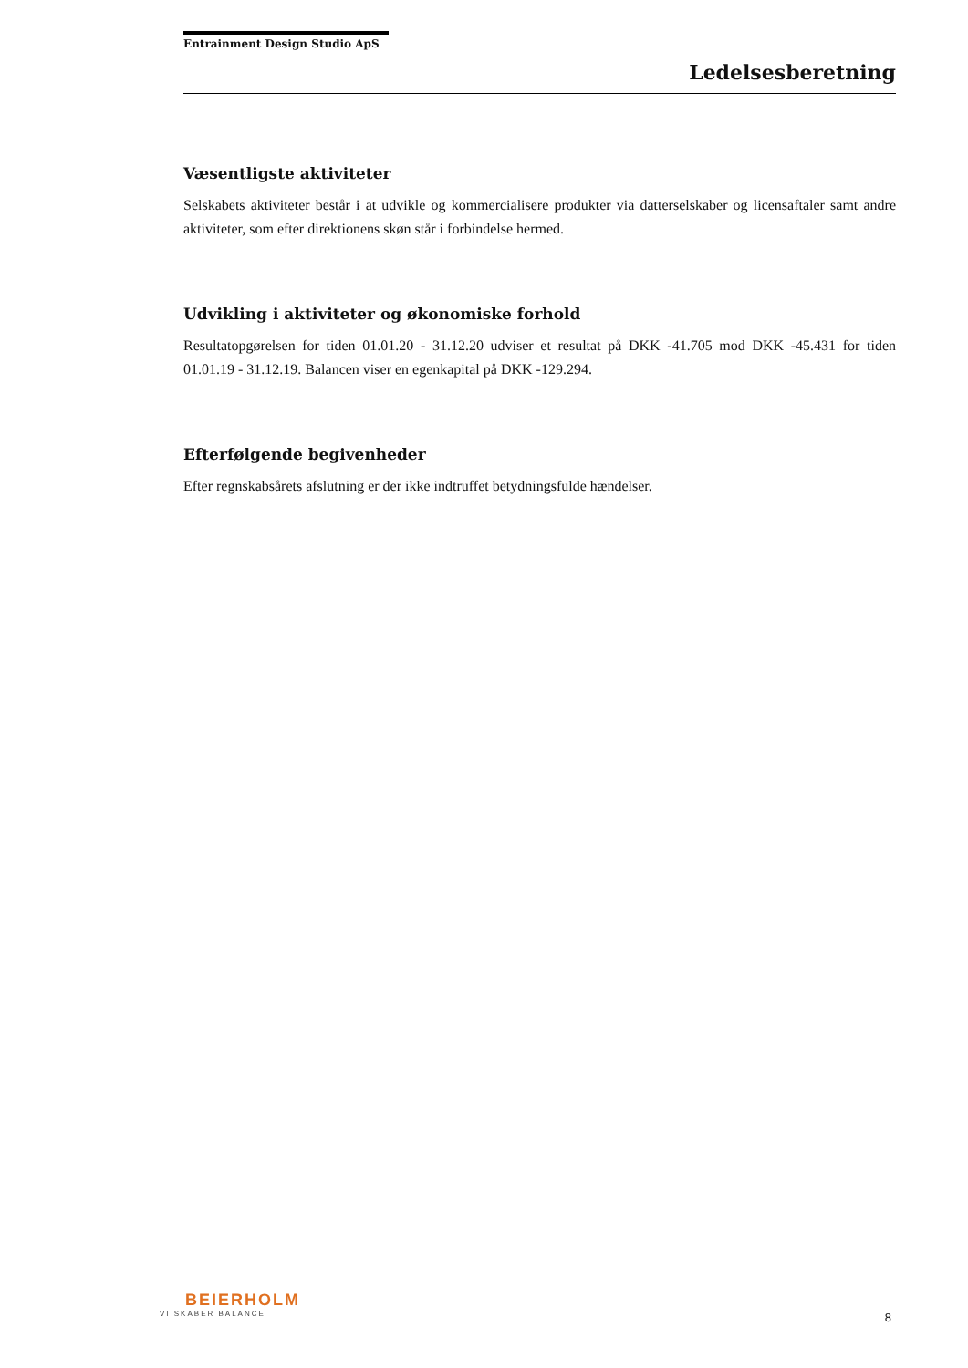Entrainment Design Studio ApS
Ledelsesberetning
Væsentligste aktiviteter
Selskabets aktiviteter består i at udvikle og kommercialisere produkter via datterselskaber og licensaftaler samt andre aktiviteter, som efter direktionens skøn står i forbindelse hermed.
Udvikling i aktiviteter og økonomiske forhold
Resultatopgørelsen for tiden 01.01.20 - 31.12.20 udviser et resultat på DKK -41.705 mod DKK -45.431 for tiden 01.01.19 - 31.12.19. Balancen viser en egenkapital på DKK -129.294.
Efterfølgende begivenheder
Efter regnskabsårets afslutning er der ikke indtruffet betydningsfulde hændelser.
BEIERHOLM
VI SKABER BALANCE
8